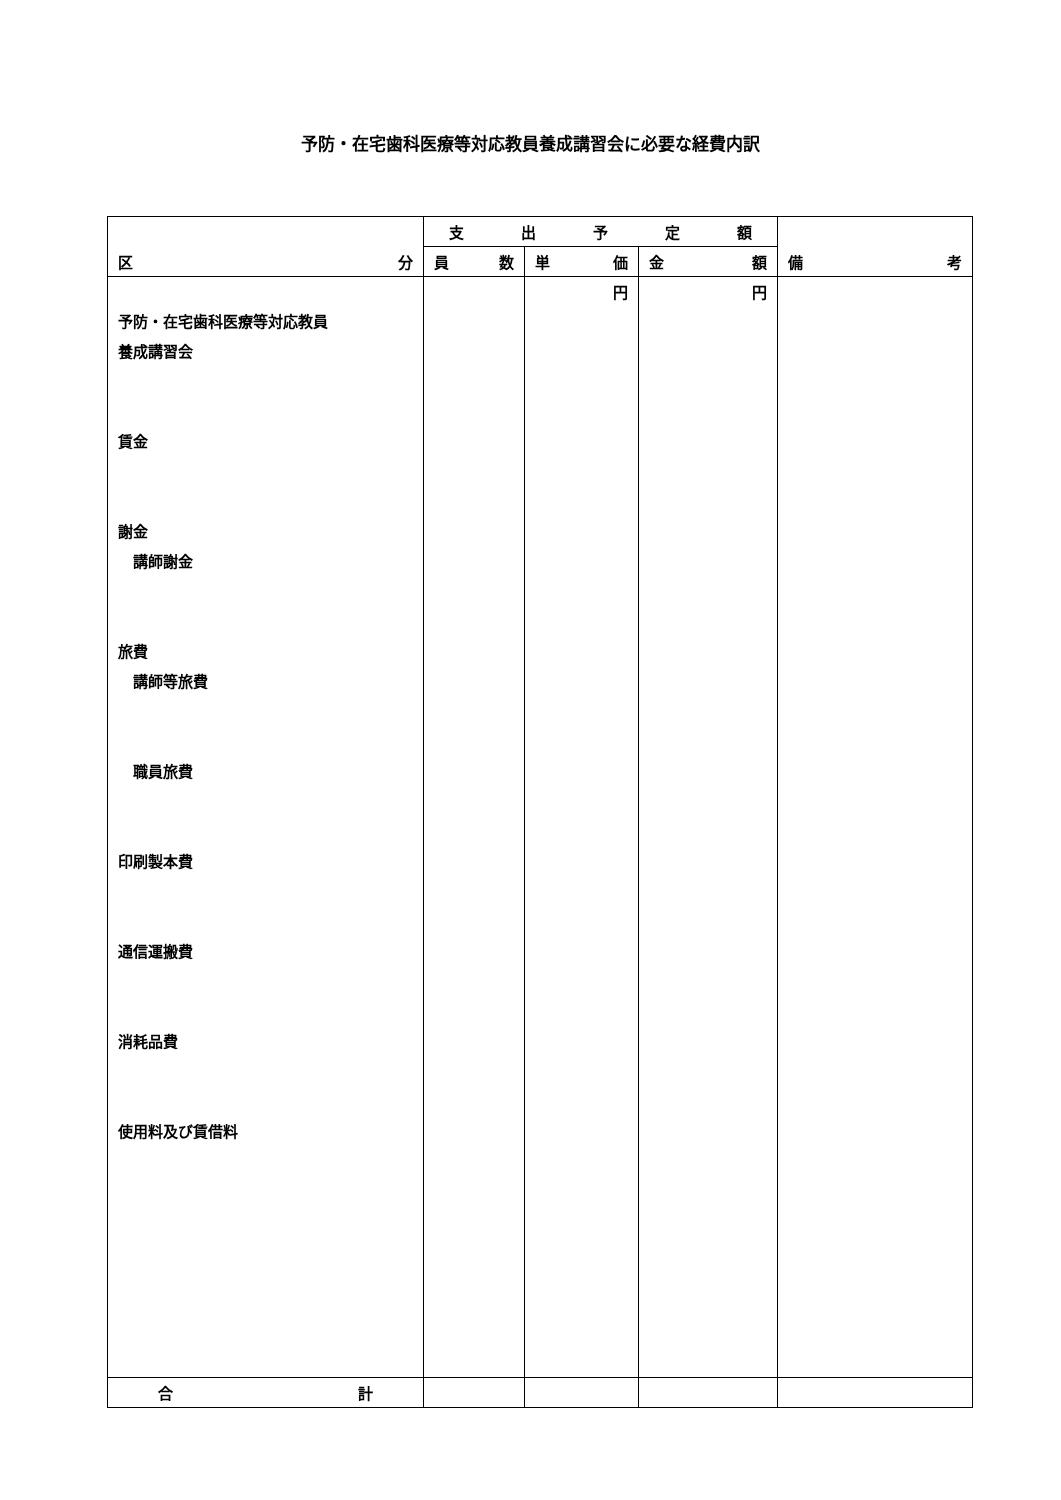予防・在宅歯科医療等対応教員養成講習会に必要な経費内訳
| 区 分 | 支 出 予 定 額 | | | 備 考 |
| --- | --- | --- | --- | --- |
| | 員 数 | 単 価 | 金 額 | |
| 予防・在宅歯科医療等対応教員 養成講習会 賃金 謝金 講師謝金 旅費 講師等旅費 職員旅費 印刷製本費 通信運搬費 消耗品費 使用料及び賃借料 | | 円 | 円 | |
| 合 計 | | | | |